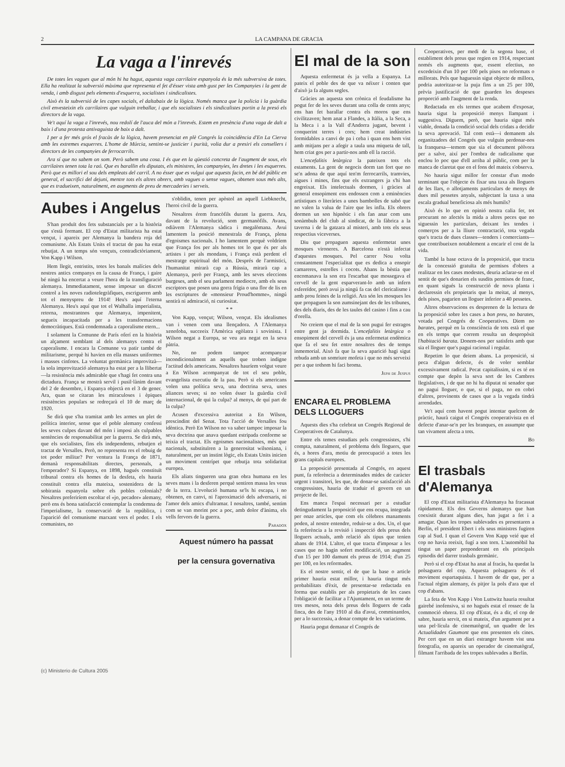2 LA CAMPANA DE GRACIA
La vaga a l'inrevés
De totes les vagues que al món hi ha hagut, aquesta vaga carrilaire espanyola és la més subversiva de totes. Ella ha realitzat la subversió màxima que representa el fet d'ésser vista amb gust per les Companyies i la gent de venda, i amb disgust pels elements d'esquerra, socialistes i sindicalistes.
Això és la subversió de les capes socials, el daltabaix de la lògica. Només manca que la policia i la guàrdia civil envesteixin els carrilaires que vulguin treballar, i que els socialistes i els sindicalistes portin a la presó els directors de la vaga.
Ve't aquí la vaga a l'inrevés, nou redolí de l'auca del món a l'inrevés. Estem en presència d'una vaga de dalt a baix i d'una protesta antivaguista de baix a dalt.
I per a fer més grós el fracàs de la lògica, havem presenciat en plè Congrés la coincidència d'En La Cierva amb les extremes esquerres. L'home de Múrcia, sentint-se justicier i purità, volia dur a presiri els consellers i directors de les companyies de ferrocarrils.
Ara sí que no sabem on som. Però sabem una cosa. I és que en la qüestió concreta de l'augment de sous, els carrilaires tenen tota la raó. Que es barallin els diputats, els ministres, les companyies, les dretes i les esquerres. Però que es millori el sou dels empleats del carril. A no ésser que es vulgui que aquests facin, en bé del públic en general, el sacrifici del dejuni, mentre tots els altres obrers, amb vagues o sense vagues, obtenen sous més alts, que es tradueixen, naturalment, en augments de preu de mercaderies i serveis.
Aubes i Angelus
S'han produït dos fets substancials per a la història que s'està formant. El cop d'Estat militarista ha estat vençut, i apareix per Alemanya la bandera roja del comunisme. Als Estats Units el tractat de pau ha estat rebutjat. A un temps són vençuts, contradictòriament, Von Kapp i Wilson.
Hem llegit, entristits, totes les banals malícies dels nostres antics companys en la causa de França, i gaire bé ningú ha encertat a veure l'hora de la transfiguració alemanya. Immediatament, sense imposar un discret control a les noves radiotelegràfiques, escrigueren amb tot el menyspreu de 1914! Heu's aquí l'eterna Alemanya. Heu's aquí que tot el Walhalla imperialista, retorna, mostrantnos que Alemanya, impenitent, segueix incapacitada per a les transformacions democràtiques. Està condemnada a caporalisme etern...
I solament la Comunne de París oferí en la història un alçament semblant al dels alemanys contra el caporalisme. I encara la Comunne va patir també de militarisme, perquè hi havien en ella masses uniformes i masses cinfotes. La voluntat germànica improvitzà—la sola improvització alemanya ha estat per a la llibertat—la resistència més admirable que s'hagi fet contra una dictadura. França se mostrà servil i pusil·lànim davant del 2 de desembre, i Espanya objectà en el 3 de gener. Ara, quan se citaran les miraculoses i èpiques resistències populars se redreçarà el 10 de març de 1920.
Se dirà que s'ha tramitat amb les armes un plet de política interior, sense que el poble alemany confessi les seves culpes davant del món i imposi als culpables sentències de responsabilitat per la guerra. Se dirà més, que els socialistes, fins els independents, rebutjen el tractat de Versalles. Però, no representa res el rebuig de tot poder militar? Per ventura la França de 1871, demanà responsabilitats directes, personals, a l'emperador? Si Espanya, en 1898, hagués constituït tribunal contra els homes de la desfeta, els hauria constituït contra ella mateixa, sostenidora de la sobirania espanyola sobre els pobles colonials? Nosaltres preferiríem escoltar el «jo, pecador» alemany, però ens és bona satisfacció contemplar la condemna de l'imperialisme, la conservació de la república, i l'aparició del comunisme marxant vers el poder. I els comunistes, no
s'oblidin, tenen per apòstol an aquell Liebknecht, l'heroi civil de la guerra.
Nosaltres érem francòfils durant la guerra. Ara, davant de la revolució, som germanòfils. Avans, odiàvem l'Alemanya sàdica i megalòmana. Avui lamentem la posició menestrala de França, plena d'egoismes nacionals. I ho lamentem perquè voldríem que França fos per als homes tot lo que és per als artistes i per als mondans, i França està perdent el mestratge espiritual del món. Després de l'armistici, l'humanitat mirarà cap a Rússia, mirarà cap a Alemanya, però per França, amb les seves eleccions burgeses, amb el seu parlament mediocre, amb els seus escriptors que posen una gorra frígia o una flor de lis en les escriptures de «monsieur Proud'homme», ningú sentirà ni admiració, ni curiositat.
* *
Von Kapp, vençut; Wilson, vençut. Els idealismes van i venen com una llençadora. A l'Alemanya xenofoba, succeeix l'Amèrica egòlatra i xovinista. I Wilson negat a Europa, se veu ara negat en la seva pàtria.
No, no podem tampoc acompanyar incondicionalment an aquells que troben indigne l'actitud dels americans. Nosaltres hauríem volgut veure a En Wilson acompanyat de tot el seu poble, evangelista executiu de la pau. Però si els americans volen una política seva, una doctrina seva, unes aliances seves; si no volen ésser la guàrdia civil internacional, de qui la culpa? al menys, de quí part de la culpa?
Acusen d'excessiva autoritat a En Wilson, prescindint del Senat. Tota l'acció de Versalles fou idèntica. Però En Wilson no va saber tampoc imposar la seva doctrina que anava quedant estripada conforme se teixia el tractat. Els egoismes nacionalistes, més que nacionals, substituïren a la generositat wilsoniana, i naturalment, per un instint lògic, els Estats Units inicien un moviment centrípet que rebutja tota solidaritat europea.
Els aliats tingueren una gran obra humana en les seves mans i la desferen perquè sentiren massa les veus de la terra. L'evolució humana se'ls hi escapa, i no obtenen, en canvi, ni l'aproximació dels adversaris, ni l'amor dels amics d'ultramar. I nosaltres, també, sentim com se van morint poc a poc, amb dolor d'ànima, els vells fervors de la guerra.
Paradox
Aquest número ha passat
per la censura governativa
El mal de la son
Aquesta enfermetat és ja vella a Espanya. La pateix el poble des de que va néixer i conten que d'això ja fa alguns segles.
Gràcies an aquesta son crònica el feudalisme ha pogut fer de les seves durant una colla de cents anys; ens han fet barallar contra els moros que ens civilitzaven; hem anat a Flandes, a Itàlia, a la Seca, a la Meca i a la Vall d'Andorra jugant, bevent i conquerint terres i cors; hem creat indústries formidables a canvi de pa i ceba i quan ens hem vist amb mitjans per a afegir a taula una miqueta de tall, hem criat gos per a partir-nos amb ell la racció.
L'encefalitis letàrgica la pateixen tots els estaments. La gent de negocis dorm tan fort que no se'n adona de que aquí ten'm ferrocarrils, tramvies, aigues i mines, fins que els extrangers ja s'hi han engreixat. Els intelectuals dormen, i gràcies al general ensopiment ens endossen com a eminències artístiques o literàries a unes bambolles de sabó que no valen la valua de l'aire que les infla. Els obrers dormen un son hipnòtic i els fan anar com uns sonàmbuls del club al sindicat, de la fàbrica a la taverna i de la gatzara al misteri, amb tots els seus respectius viceverses.
Diu que propaguen aquesta enfermetat unes mosques vironeres. A Barcelona n'està infectat d'aquestes mosques. Pel carrer Nou volta constantment l'especialitat que es dedica a ensopir camareres, estrelles i cocots. Abans la bèstia que encomanava la son era l'escarbat que mossegava el cervell de la gent esparverant-lo amb un infern esfereïdor, però avui ja ningú fa cas del clericalisme i amb prou feines de la religió. Ara són les mosques les que propaguen la son zumsinejant des de les tribunes, des dels diaris, des de les taules del casino i fins a cau d'orella.
No creiem que el mal de la son pugui fer estragos entre gent ja dormida. L'encefalitis letàrgica o ensopiment del cervell és ja una enfermetat endèmica que fa el seu fet entre nosaltres des de temps inmemorial. Això fa que la seva aparició hagi sigut rebuda amb un somriure mofeta i que no més serveixi per a que tothom hi faci broma.
Jeph de Jespus
ENCARA EL PROBLEMA DELS LLOGUERS
Aquests dies s'ha celebrat un Congrés Regional de Cooperatives de Catalunya.
Entre els temes estudiats pels congressistes, s'hi compta, naturalment, el problema dels lloguers, que és, a hores d'ara, motiu de preocupació a totes les grans capitals europees.
La proposició presentada al Congrés, en aquest punt, fa referència a determinades mides de caràcter urgent i transitori, les que, de donar-se satisfacció als congressistes, hauria de traduir el govern en un projecte de llei.
Ens manca l'espai necessari per a estudiar detingudament la proposició que ens ocupa, integrada per onze articles, que com els cèlebres manaments poden, al nostre entendre, reduir-se a dos. Un, el que fa referència a la revisió i inspecció dels preus dels lloguers actuals, amb relació als tipus que tenien abans de 1914. L'altre, el que tracta d'imposar a les cases que no hagin sofert modificació, un augment d'un 15 per 100 damunt els preus de 1914; d'un 25 per 100, en les reformades.
Es el nostre sentir, el de que la base o article primer hauria estat millor, i hauria tingut més probabilitats d'èxit, de presentar-se redactada en forma que establís per als propietaris de les cases l'obligació de facilitar a l'Ajuntament, en un terme de tres mesos, nota dels preus dels lloguers de cada finca, des de l'any 1910 al dia d'avui, comminantlos, per a lo successiu, a donar compte de les variacions.
Hauria pogut demanar el Congrés de
Cooperatives, per medi de la segona base, el establiment dels preus que regien en 1914, respectant només els augments que, essent efectius, no excedeixin d'un 10 per 100 pels pisos no reformats o millorats. Pels que haguessin sigut objecte de millora, podria autoritzar-se la puja fins a un 25 per 100, prèvia justificació de que guarden les despeses proporció amb l'augment de la renda.
Redactada en els termes que acabem d'exposar, hauria sigut la proposició menys llampant i suggestiva. Diguem, però, que hauria sigut més viable, donada la condició social dels cridats a decidir la seva aprovació. Tal com està—i demanem als organitzadors del Congrés que vulguin perdonar-nos la franquesa—temem que sia el document pòlvora per a salve, així per l'ombra de radicalisme que enclou lo poc que d'ell arriba al públic, com per la manca de claretat que en el fons del mateix s'observa.
No hauria sigut millor fer constar d'un modo terminant que l'objecte és fixar una taxa als lloguers de les llars, o allotjaments particulars de menys de dues mil pessetes anyals, subjectant la taxa a una escala gradual beneficiosa als més humils?
Això és lo que en opinió nostra calia fer, tot procurant no afectés la mida a altres peces que no siguessin les particulars, deixant les tendes i comerços per a la lliure contractació, tota vegada que's tracta de dues classes—tenders i comerciants—que contribueixen notablement a encarir el cost de la vida.
També la base octava de la proposició, que tracta de la concessió gratuïta de permisos d'obres a realitzar en les cases modestes, deuria aclarar-se en el sentit de que's donarien els susdits permisos de franc, en quant sigués la construcció de nova planta i declaressin els propietaris que la meitat, al menys, dels pisos, pagarien un lloguer inferior a 40 pessetes.
Altres observacions es desprenen de la lectura de la proposició sobre les cases a bon preu, no barates, votada pel Congrés de Cooperatives. Diem no barates, perquè en la consciència de tots està el que en els temps que correm resulta un despropòsit l'habitació barata. Donem-nos per satisfets amb que sia el lloguer que's pagui racional i regular.
Repetim lo que deiem abans. La proposició, si peca d'algun defecte, és de voler semblar excessivament radical. Pecat capitalíssim, si es té en compte que depèn la seva sort de les Cambres llegislatives, i de que no hi ha diputat ni senador que no pagui lloguer, o que, si el paga, no en cobri d'altres, provinents de cases que a la vegada tindrà arrendades.
Ve't aquí com havent pogut intentar quelcom de pràctic, haurà caigut el Congrés cooperativista en el defecte d'anar-se'n per les branques, en assumpte que tan vivament afecta a tots.
Bo
El trasbals d'Alemanya
El cop d'Estat militarista d'Alemanya ha fracassat ràpidament. Els dos Governs alemanys que han coexistit durant alguns dies, han jugat a fet i a amagar. Quan les tropes sublevades es presentaren a Berlín, el president Ebert i els seus ministres fugiren cap al Sud. I quan el Govern Von Kapp veié que el cop no havia reeixit, fugí a son torn. L'automòbil ha tingut un paper preponderant en els principals episodis del darrer trasbals germànic.
Però si el cop d'Estat ha anat al fracàs, ha quedat la polsaguera del cop. Aquesta polsaguera és el moviment espartaquista. I havem de dir que, per a l'actual règim alemany, és pitjor la pols d'ara que el cop d'abans.
La feta de Von Kapp i Von Luttwitz hauria resultat gairebé inofensiva, si no hagués estat el rossec de la commoció obrera. El cop d'Estat, és a dir, el cop de sabre, hauria servit, en si mateix, d'un argument per a una pel·lícula de cinematògraf, un quadre de les Actualidades Gaumont que ens presenten els cines. Per cert que en un diari estranger havem vist una fotografia, on apareix un operador de cinematògraf, filmant l'arribada de les tropes sublevades a Berlín.
(c) Ministerio de Cultura 2005